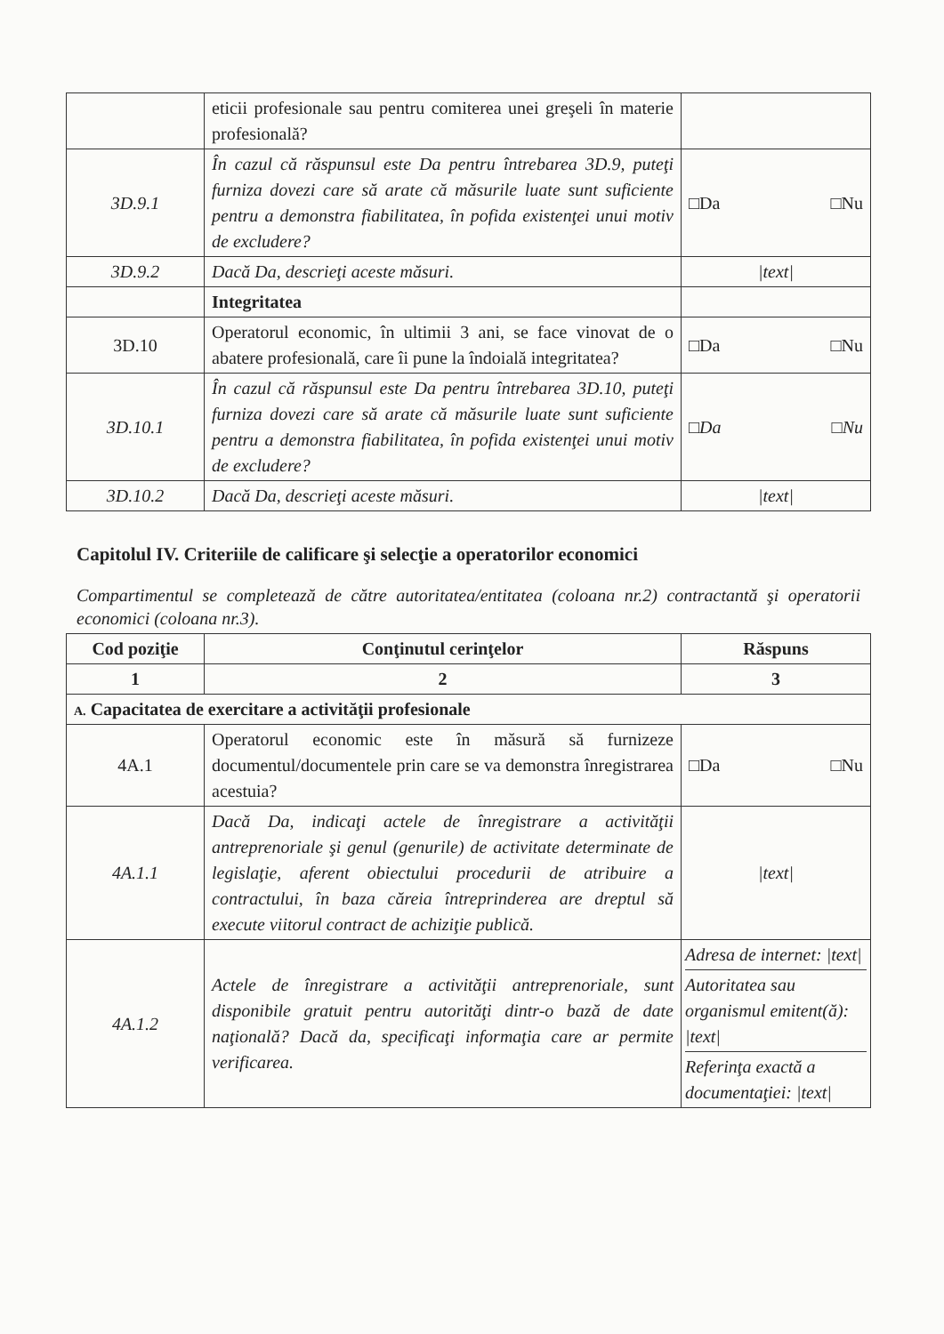| | eticii profesionale sau pentru comiterea unei greşeli în materie profesională? | |
| 3D.9.1 | În cazul că răspunsul este Da pentru întrebarea 3D.9, puteţi furniza dovezi care să arate că măsurile luate sunt suficiente pentru a demonstra fiabilitatea, în pofida existenţei unui motiv de excludere? | □Da □Nu |
| 3D.9.2 | Dacă Da, descrieţi aceste măsuri. | /text/ |
| | Integritatea | |
| 3D.10 | Operatorul economic, în ultimii 3 ani, se face vinovat de o abatere profesională, care îi pune la îndoială integritatea? | □Da □Nu |
| 3D.10.1 | În cazul că răspunsul este Da pentru întrebarea 3D.10, puteţi furniza dovezi care să arate că măsurile luate sunt suficiente pentru a demonstra fiabilitatea, în pofida existenţei unui motiv de excludere? | □Da □Nu |
| 3D.10.2 | Dacă Da, descrieţi aceste măsuri. | /text/ |
Capitolul IV. Criteriile de calificare şi selecţie a operatorilor economici
Compartimentul se completează de către autoritatea/entitatea (coloana nr.2) contractantă şi operatorii economici (coloana nr.3).
| Cod poziţie | Conţinutul cerinţelor | Răspuns |
| --- | --- | --- |
| 1 | 2 | 3 |
| A. Capacitatea de exercitare a activităţii profesionale | | |
| 4A.1 | Operatorul economic este în măsură să furnizeze documentul/documentele prin care se va demonstra înregistrarea acestuia? | □Da □Nu |
| 4A.1.1 | Dacă Da, indicaţi actele de înregistrare a activităţii antreprenoriale şi genul (genurile) de activitate determinate de legislaţie, aferent obiectului procedurii de atribuire a contractului, în baza căreia întreprinderea are dreptul să execute viitorul contract de achiziţie publică. | /text/ |
| 4A.1.2 | Actele de înregistrare a activităţii antreprenoriale, sunt disponibile gratuit pentru autorităţi dintr-o bază de date naţională? Dacă da, specificaţi informaţia care ar permite verificarea. | Adresa de internet: /text/ Autoritatea sau organismul emitent(ă): /text/ Referinţa exactă a documentaţiei: /text/ |